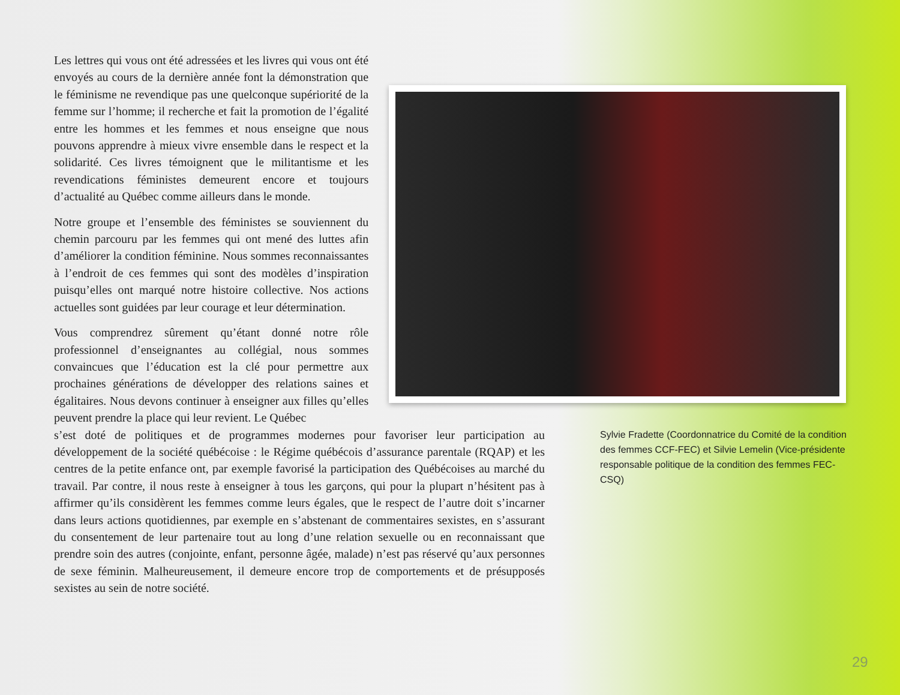Les lettres qui vous ont été adressées et les livres qui vous ont été envoyés au cours de la dernière année font la démonstration que le féminisme ne revendique pas une quelconque supériorité de la femme sur l’homme; il recherche et fait la promotion de l’égalité entre les hommes et les femmes et nous enseigne que nous pouvons apprendre à mieux vivre ensemble dans le respect et la solidarité. Ces livres témoignent que le militantisme et les revendications féministes demeurent encore et toujours d’actualité au Québec comme ailleurs dans le monde.
Notre groupe et l’ensemble des féministes se souviennent du chemin parcouru par les femmes qui ont mené des luttes afin d’améliorer la condition féminine. Nous sommes reconnaissantes à l’endroit de ces femmes qui sont des modèles d’inspiration puisqu’elles ont marqué notre histoire collective. Nos actions actuelles sont guidées par leur courage et leur détermination.
Vous comprendrez sûrement qu’étant donné notre rôle professionnel d’enseignantes au collégial, nous sommes convaincues que l’éducation est la clé pour permettre aux prochaines générations de développer des relations saines et égalitaires. Nous devons continuer à enseigner aux filles qu’elles peuvent prendre la place qui leur revient. Le Québec
s’est doté de politiques et de programmes modernes pour favoriser leur participation au développement de la société québécoise : le Régime québécois d’assurance parentale (RQAP) et les centres de la petite enfance ont, par exemple favorisé la participation des Québécoises au marché du travail. Par contre, il nous reste à enseigner à tous les garçons, qui pour la plupart n’hésitent pas à affirmer qu’ils considèrent les femmes comme leurs égales, que le respect de l’autre doit s’incarner dans leurs actions quotidiennes, par exemple en s’abstenant de commentaires sexistes, en s’assurant du consentement de leur partenaire tout au long d’une relation sexuelle ou en reconnaissant que prendre soin des autres (conjointe, enfant, personne âgée, malade) n’est pas réservé qu’aux personnes de sexe féminin. Malheureusement, il demeure encore trop de comportements et de présupposés sexistes au sein de notre société.
Sylvie Fradette (Coordonnatrice du Comité de la condition des femmes CCF-FEC) et Silvie Lemelin (Vice-présidente responsable politique de la condition des femmes FEC-CSQ)
29